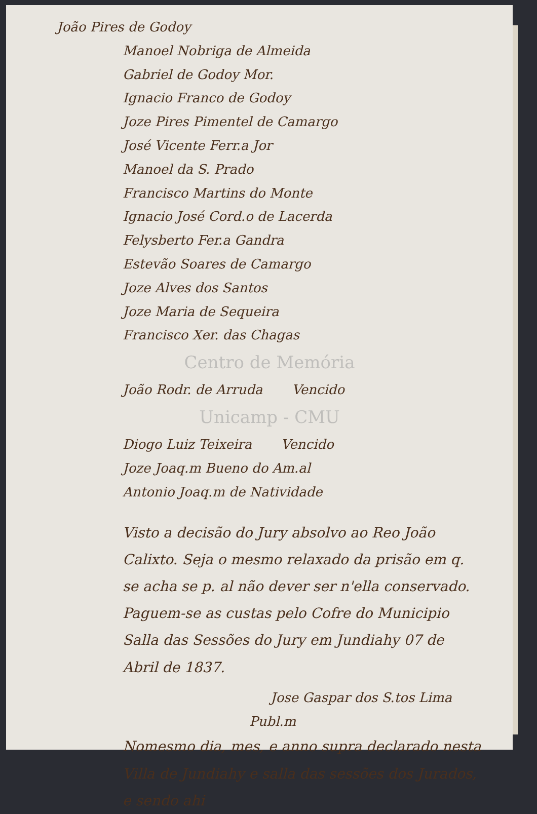João Pires de Godoy
Manoel Nobriga de Almeida
Gabriel de Godoy Mor.
Ignacio Franco de Godoy
Joze Pires Pimentel de Camargo
José Vicente Ferr.a Jor
Manoel da S. Prado
Francisco Martins do Monte
Ignacio José Cord.o de Lacerda
Felysberto Fer.a Gandra
Estevão Soares de Camargo
Joze Alves dos Santos
Joze Maria de Sequeira
Francisco Xer. das Chagas
Centro de Memória
João Rodr. de Arruda Vencido
Unicamp - CMU
Diogo Luiz Teixeira Vencido
Joze Joaq.m Bueno do Am.al
Antonio Joaq.m de Natividade
Visto a decisão do Jury absolvo ao Reo João Calixto. Seja o mesmo relaxado da prisão em q. se acha se p. al não dever ser n'ella conservado. Paguem-se as custas pelo Cofre do Municipio Salla das Sessões do Jury em Jundiahy 07 de Abril de 1837.
Jose Gaspar dos S.tos Lima
Publ.m
Nomesmo dia, mes, e anno supra declarado nesta Villa de Jundiahy e salla das sessões dos Jurados, e sendo ahi